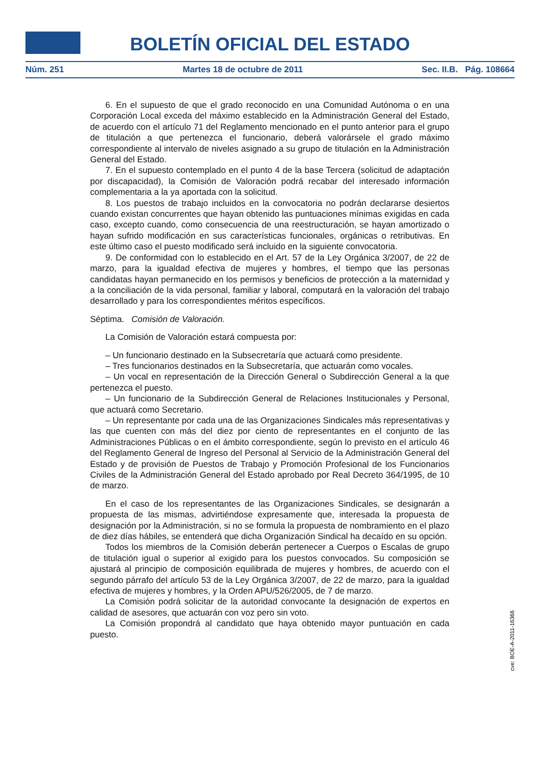BOLETÍN OFICIAL DEL ESTADO
Núm. 251 Martes 18 de octubre de 2011 Sec. II.B. Pág. 108664
6. En el supuesto de que el grado reconocido en una Comunidad Autónoma o en una Corporación Local exceda del máximo establecido en la Administración General del Estado, de acuerdo con el artículo 71 del Reglamento mencionado en el punto anterior para el grupo de titulación a que pertenezca el funcionario, deberá valorársele el grado máximo correspondiente al intervalo de niveles asignado a su grupo de titulación en la Administración General del Estado.
7. En el supuesto contemplado en el punto 4 de la base Tercera (solicitud de adaptación por discapacidad), la Comisión de Valoración podrá recabar del interesado información complementaria a la ya aportada con la solicitud.
8. Los puestos de trabajo incluidos en la convocatoria no podrán declararse desiertos cuando existan concurrentes que hayan obtenido las puntuaciones mínimas exigidas en cada caso, excepto cuando, como consecuencia de una reestructuración, se hayan amortizado o hayan sufrido modificación en sus características funcionales, orgánicas o retributivas. En este último caso el puesto modificado será incluido en la siguiente convocatoria.
9. De conformidad con lo establecido en el Art. 57 de la Ley Orgánica 3/2007, de 22 de marzo, para la igualdad efectiva de mujeres y hombres, el tiempo que las personas candidatas hayan permanecido en los permisos y beneficios de protección a la maternidad y a la conciliación de la vida personal, familiar y laboral, computará en la valoración del trabajo desarrollado y para los correspondientes méritos específicos.
Séptima. Comisión de Valoración.
La Comisión de Valoración estará compuesta por:
– Un funcionario destinado en la Subsecretaría que actuará como presidente.
– Tres funcionarios destinados en la Subsecretaría, que actuarán como vocales.
– Un vocal en representación de la Dirección General o Subdirección General a la que pertenezca el puesto.
– Un funcionario de la Subdirección General de Relaciones Institucionales y Personal, que actuará como Secretario.
– Un representante por cada una de las Organizaciones Sindicales más representativas y las que cuenten con más del diez por ciento de representantes en el conjunto de las Administraciones Públicas o en el ámbito correspondiente, según lo previsto en el artículo 46 del Reglamento General de Ingreso del Personal al Servicio de la Administración General del Estado y de provisión de Puestos de Trabajo y Promoción Profesional de los Funcionarios Civiles de la Administración General del Estado aprobado por Real Decreto 364/1995, de 10 de marzo.
En el caso de los representantes de las Organizaciones Sindicales, se designarán a propuesta de las mismas, advirtiéndose expresamente que, interesada la propuesta de designación por la Administración, si no se formula la propuesta de nombramiento en el plazo de diez días hábiles, se entenderá que dicha Organización Sindical ha decaído en su opción.
Todos los miembros de la Comisión deberán pertenecer a Cuerpos o Escalas de grupo de titulación igual o superior al exigido para los puestos convocados. Su composición se ajustará al principio de composición equilibrada de mujeres y hombres, de acuerdo con el segundo párrafo del artículo 53 de la Ley Orgánica 3/2007, de 22 de marzo, para la igualdad efectiva de mujeres y hombres, y la Orden APU/526/2005, de 7 de marzo.
La Comisión podrá solicitar de la autoridad convocante la designación de expertos en calidad de asesores, que actuarán con voz pero sin voto.
La Comisión propondrá al candidato que haya obtenido mayor puntuación en cada puesto.
cve: BOE-A-2011-16366